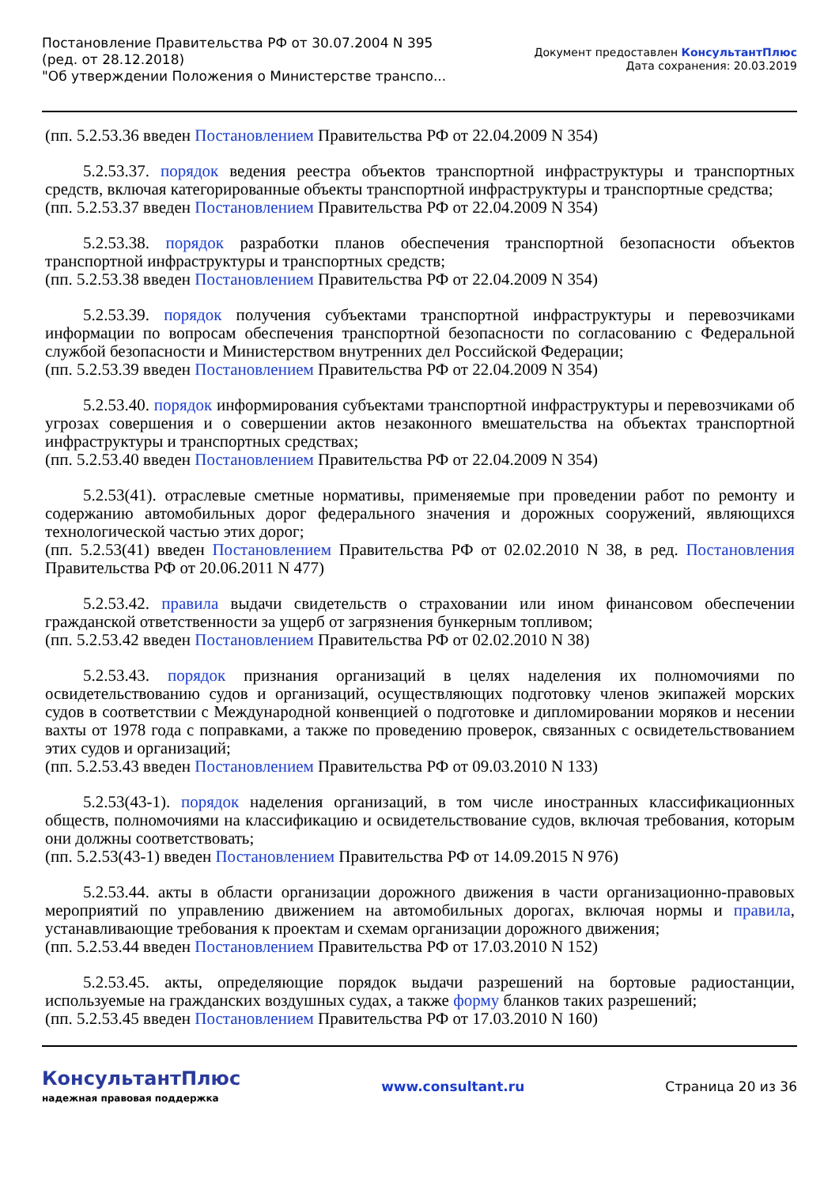Постановление Правительства РФ от 30.07.2004 N 395
(ред. от 28.12.2018)
"Об утверждении Положения о Министерстве транспо...
Документ предоставлен КонсультантПлюс
Дата сохранения: 20.03.2019
(пп. 5.2.53.36 введен Постановлением Правительства РФ от 22.04.2009 N 354)
5.2.53.37. порядок ведения реестра объектов транспортной инфраструктуры и транспортных средств, включая категорированные объекты транспортной инфраструктуры и транспортные средства;
(пп. 5.2.53.37 введен Постановлением Правительства РФ от 22.04.2009 N 354)
5.2.53.38. порядок разработки планов обеспечения транспортной безопасности объектов транспортной инфраструктуры и транспортных средств;
(пп. 5.2.53.38 введен Постановлением Правительства РФ от 22.04.2009 N 354)
5.2.53.39. порядок получения субъектами транспортной инфраструктуры и перевозчиками информации по вопросам обеспечения транспортной безопасности по согласованию с Федеральной службой безопасности и Министерством внутренних дел Российской Федерации;
(пп. 5.2.53.39 введен Постановлением Правительства РФ от 22.04.2009 N 354)
5.2.53.40. порядок информирования субъектами транспортной инфраструктуры и перевозчиками об угрозах совершения и о совершении актов незаконного вмешательства на объектах транспортной инфраструктуры и транспортных средствах;
(пп. 5.2.53.40 введен Постановлением Правительства РФ от 22.04.2009 N 354)
5.2.53(41). отраслевые сметные нормативы, применяемые при проведении работ по ремонту и содержанию автомобильных дорог федерального значения и дорожных сооружений, являющихся технологической частью этих дорог;
(пп. 5.2.53(41) введен Постановлением Правительства РФ от 02.02.2010 N 38, в ред. Постановления Правительства РФ от 20.06.2011 N 477)
5.2.53.42. правила выдачи свидетельств о страховании или ином финансовом обеспечении гражданской ответственности за ущерб от загрязнения бункерным топливом;
(пп. 5.2.53.42 введен Постановлением Правительства РФ от 02.02.2010 N 38)
5.2.53.43. порядок признания организаций в целях наделения их полномочиями по освидетельствованию судов и организаций, осуществляющих подготовку членов экипажей морских судов в соответствии с Международной конвенцией о подготовке и дипломировании моряков и несении вахты от 1978 года с поправками, а также по проведению проверок, связанных с освидетельствованием этих судов и организаций;
(пп. 5.2.53.43 введен Постановлением Правительства РФ от 09.03.2010 N 133)
5.2.53(43-1). порядок наделения организаций, в том числе иностранных классификационных обществ, полномочиями на классификацию и освидетельствование судов, включая требования, которым они должны соответствовать;
(пп. 5.2.53(43-1) введен Постановлением Правительства РФ от 14.09.2015 N 976)
5.2.53.44. акты в области организации дорожного движения в части организационно-правовых мероприятий по управлению движением на автомобильных дорогах, включая нормы и правила, устанавливающие требования к проектам и схемам организации дорожного движения;
(пп. 5.2.53.44 введен Постановлением Правительства РФ от 17.03.2010 N 152)
5.2.53.45. акты, определяющие порядок выдачи разрешений на бортовые радиостанции, используемые на гражданских воздушных судах, а также форму бланков таких разрешений;
(пп. 5.2.53.45 введен Постановлением Правительства РФ от 17.03.2010 N 160)
КонсультантПлюс
надежная правовая поддержка
www.consultant.ru Страница 20 из 36